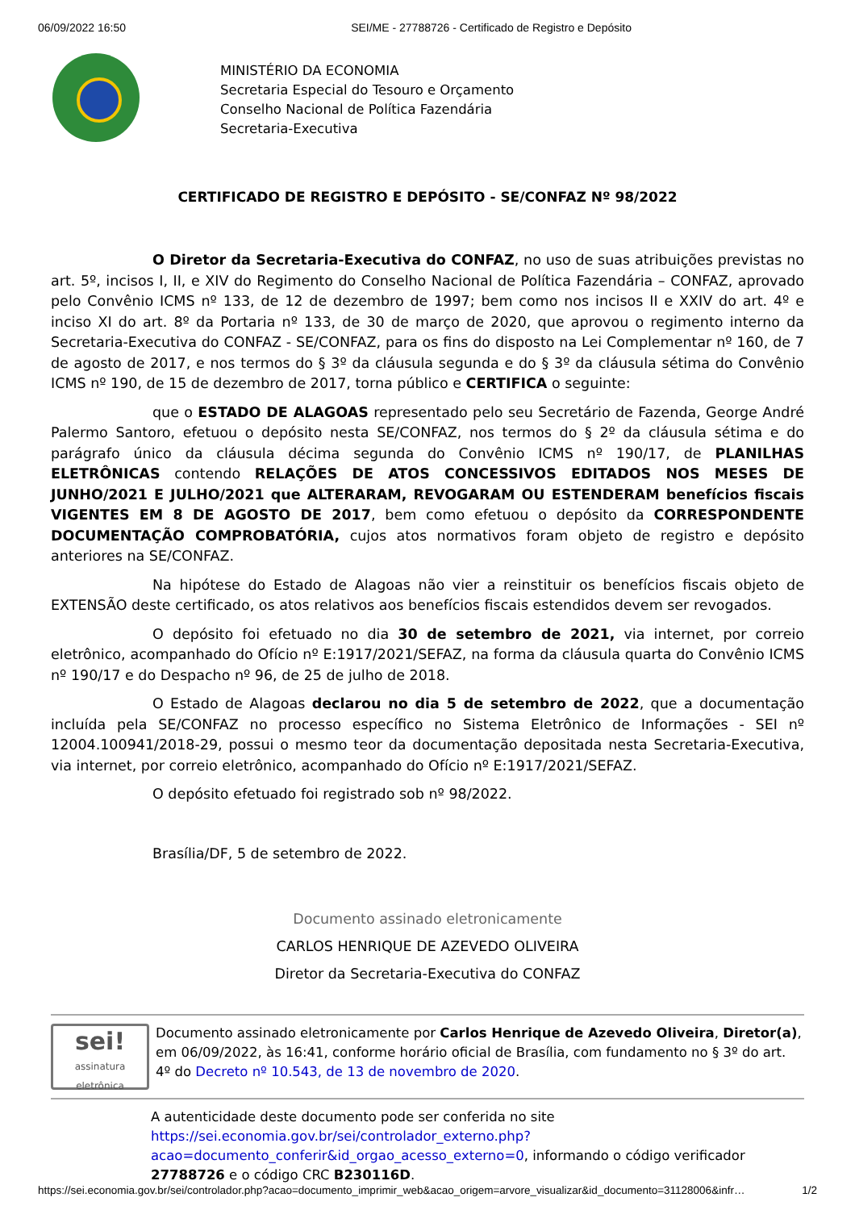06/09/2022 16:50 SEI/ME - 27788726 - Certificado de Registro e Depósito
MINISTÉRIO DA ECONOMIA
Secretaria Especial do Tesouro e Orçamento
Conselho Nacional de Política Fazendária
Secretaria-Executiva
CERTIFICADO DE REGISTRO E DEPÓSITO - SE/CONFAZ Nº 98/2022
O Diretor da Secretaria-Executiva do CONFAZ, no uso de suas atribuições previstas no art. 5º, incisos I, II, e XIV do Regimento do Conselho Nacional de Política Fazendária – CONFAZ, aprovado pelo Convênio ICMS nº 133, de 12 de dezembro de 1997; bem como nos incisos II e XXIV do art. 4º e inciso XI do art. 8º da Portaria nº 133, de 30 de março de 2020, que aprovou o regimento interno da Secretaria-Executiva do CONFAZ - SE/CONFAZ, para os fins do disposto na Lei Complementar nº 160, de 7 de agosto de 2017, e nos termos do § 3º da cláusula segunda e do § 3º da cláusula sétima do Convênio ICMS nº 190, de 15 de dezembro de 2017, torna público e CERTIFICA o seguinte:
que o ESTADO DE ALAGOAS representado pelo seu Secretário de Fazenda, George André Palermo Santoro, efetuou o depósito nesta SE/CONFAZ, nos termos do § 2º da cláusula sétima e do parágrafo único da cláusula décima segunda do Convênio ICMS nº 190/17, de PLANILHAS ELETRÔNICAS contendo RELAÇÕES DE ATOS CONCESSIVOS EDITADOS NOS MESES DE JUNHO/2021 E JULHO/2021 que ALTERARAM, REVOGARAM OU ESTENDERAM benefícios fiscais VIGENTES EM 8 DE AGOSTO DE 2017, bem como efetuou o depósito da CORRESPONDENTE DOCUMENTAÇÃO COMPROBATÓRIA, cujos atos normativos foram objeto de registro e depósito anteriores na SE/CONFAZ.
Na hipótese do Estado de Alagoas não vier a reinstituir os benefícios fiscais objeto de EXTENSÃO deste certificado, os atos relativos aos benefícios fiscais estendidos devem ser revogados.
O depósito foi efetuado no dia 30 de setembro de 2021, via internet, por correio eletrônico, acompanhado do Ofício nº E:1917/2021/SEFAZ, na forma da cláusula quarta do Convênio ICMS nº 190/17 e do Despacho nº 96, de 25 de julho de 2018.
O Estado de Alagoas declarou no dia 5 de setembro de 2022, que a documentação incluída pela SE/CONFAZ no processo específico no Sistema Eletrônico de Informações - SEI nº 12004.100941/2018-29, possui o mesmo teor da documentação depositada nesta Secretaria-Executiva, via internet, por correio eletrônico, acompanhado do Ofício nº E:1917/2021/SEFAZ.
O depósito efetuado foi registrado sob nº 98/2022.
Brasília/DF, 5 de setembro de 2022.
Documento assinado eletronicamente
CARLOS HENRIQUE DE AZEVEDO OLIVEIRA
Diretor da Secretaria-Executiva do CONFAZ
sei!
assinatura
eletrônica
Documento assinado eletronicamente por Carlos Henrique de Azevedo Oliveira, Diretor(a), em 06/09/2022, às 16:41, conforme horário oficial de Brasília, com fundamento no § 3º do art. 4º do Decreto nº 10.543, de 13 de novembro de 2020.
A autenticidade deste documento pode ser conferida no site https://sei.economia.gov.br/sei/controlador_externo.php?acao=documento_conferir&id_orgao_acesso_externo=0, informando o código verificador 27788726 e o código CRC B230116D.
https://sei.economia.gov.br/sei/controlador.php?acao=documento_imprimir_web&acao_origem=arvore_visualizar&id_documento=31128006&infr… 1/2